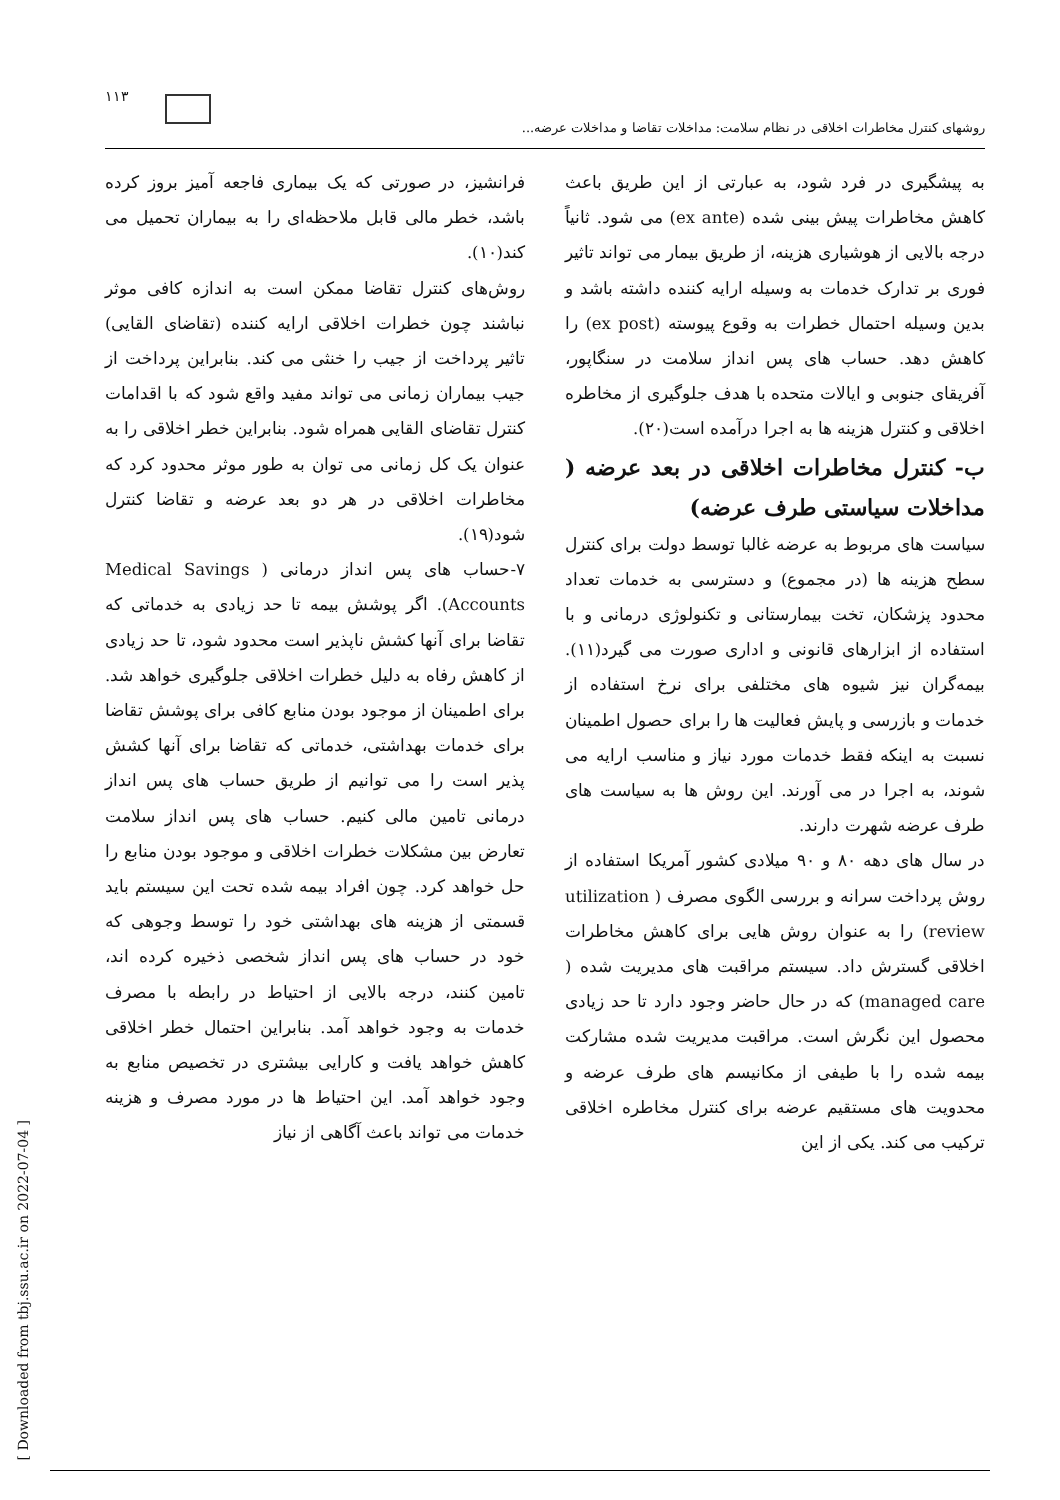۱۱۳
روشهای کنترل مخاطرات اخلاقی در نظام سلامت: مداخلات تقاضا و مداخلات عرضه...
فرانشیز، در صورتی که یک بیماری فاجعه آمیز بروز کرده باشد، خطر مالی قابل ملاحظه‌ای را به بیماران تحمیل می کند(۱۰).
روش‌های کنترل تقاضا ممکن است به اندازه کافی موثر نباشند چون خطرات اخلاقی ارایه کننده (تقاضای القایی) تاثیر پرداخت از جیب را خنثی می کند. بنابراین پرداخت از جیب بیماران زمانی می تواند مفید واقع شود که با اقدامات کنترل تقاضای القایی همراه شود. بنابراین خطر اخلاقی را به عنوان یک کل زمانی می توان به طور موثر محدود کرد که مخاطرات اخلاقی در هر دو بعد عرضه و تقاضا کنترل شود(۱۹).
۷-حساب های پس انداز درمانی ( Medical Savings Accounts). اگر پوشش بیمه تا حد زیادی به خدماتی که تقاضا برای آنها کشش ناپذیر است محدود شود، تا حد زیادی از کاهش رفاه به دلیل خطرات اخلاقی جلوگیری خواهد شد. برای اطمینان از موجود بودن منابع کافی برای پوشش تقاضا برای خدمات بهداشتی، خدماتی که تقاضا برای آنها کشش پذیر است را می توانیم از طریق حساب های پس انداز درمانی تامین مالی کنیم. حساب های پس انداز سلامت تعارض بین مشکلات خطرات اخلاقی و موجود بودن منابع را حل خواهد کرد. چون افراد بیمه شده تحت این سیستم باید قسمتی از هزینه های بهداشتی خود را توسط وجوهی که خود در حساب های پس انداز شخصی ذخیره کرده اند، تامین کنند، درجه بالایی از احتیاط در رابطه با مصرف خدمات به وجود خواهد آمد. بنابراین احتمال خطر اخلاقی کاهش خواهد یافت و کارایی بیشتری در تخصیص منابع به وجود خواهد آمد. این احتیاط ها در مورد مصرف و هزینه خدمات می تواند باعث آگاهی از نیاز
به پیشگیری در فرد شود، به عبارتی از این طریق باعث کاهش مخاطرات پیش بینی شده (ex ante) می شود. ثانیاً درجه بالایی از هوشیاری هزینه، از طریق بیمار می تواند تاثیر فوری بر تدارک خدمات به وسیله ارایه کننده داشته باشد و بدین وسیله احتمال خطرات به وقوع پیوسته (ex post) را کاهش دهد. حساب های پس انداز سلامت در سنگاپور، آفریقای جنوبی و ایالات متحده با هدف جلوگیری از مخاطره اخلاقی و کنترل هزینه ها به اجرا درآمده است(۲۰).
ب- کنترل مخاطرات اخلاقی در بعد عرضه ( مداخلات سیاستی طرف عرضه)
سیاست های مربوط به عرضه غالبا توسط دولت برای کنترل سطح هزینه ها (در مجموع) و دسترسی به خدمات تعداد محدود پزشکان، تخت بیمارستانی و تکنولوژی درمانی و با استفاده از ابزارهای قانونی و اداری صورت می گیرد(۱۱). بیمه‌گران نیز شیوه های مختلفی برای نرخ استفاده از خدمات و بازرسی و پایش فعالیت ها را برای حصول اطمینان نسبت به اینکه فقط خدمات مورد نیاز و مناسب ارایه می شوند، به اجرا در می آورند. این روش ها به سیاست های طرف عرضه شهرت دارند.
در سال های دهه ۸۰ و ۹۰ میلادی کشور آمریکا استفاده از روش پرداخت سرانه و بررسی الگوی مصرف ( utilization review) را به عنوان روش هایی برای کاهش مخاطرات اخلاقی گسترش داد. سیستم مراقبت های مدیریت شده ( managed care) که در حال حاضر وجود دارد تا حد زیادی محصول این نگرش است. مراقبت مدیریت شده مشارکت بیمه شده را با طیفی از مکانیسم های طرف عرضه و محدویت های مستقیم عرضه برای کنترل مخاطره اخلاقی ترکیب می کند. یکی از این
[ Downloaded from tbj.ssu.ac.ir on 2022-07-04 ]